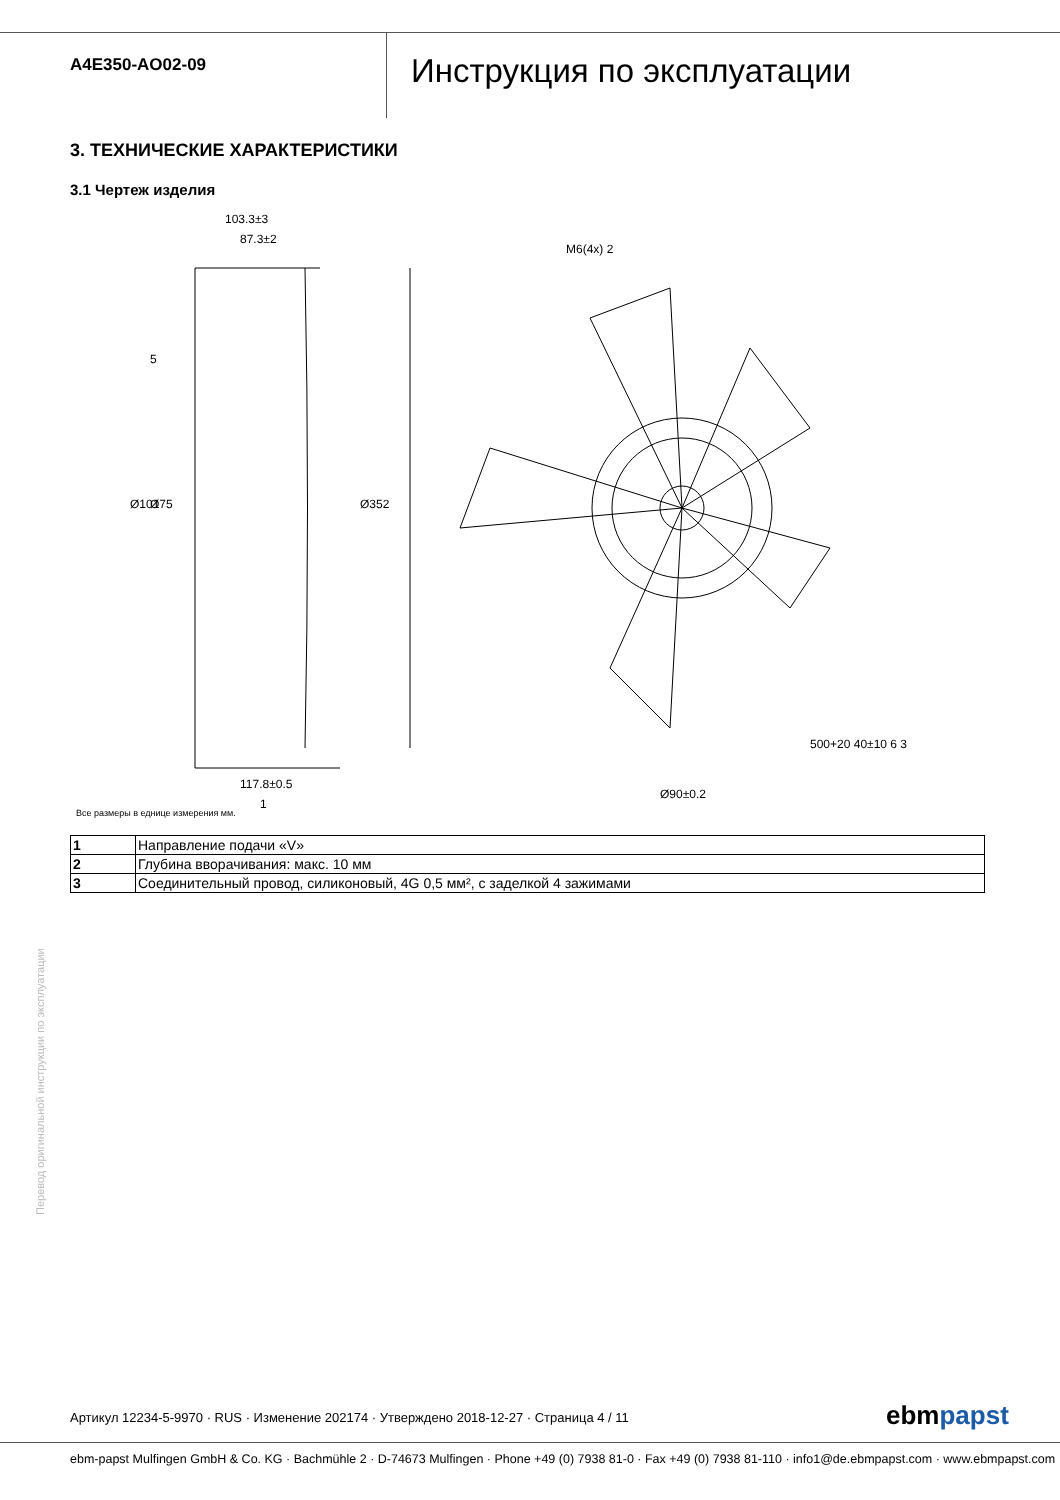A4E350-AO02-09
Инструкция по эксплуатации
3. ТЕХНИЧЕСКИЕ ХАРАКТЕРИСТИКИ
3.1 Чертеж изделия
103.3±3
87.3±2
5
Ø101
Ø75
Ø352
117.8±0.5
1
M6(4x) 2
Ø90±0.2
500+20 40±10 6 3
Все размеры в еднице измерения мм.
| 1 | Направление подачи «V» |
| 2 | Глубина вворачивания: макс. 10 мм |
| 3 | Соединительный провод, силиконовый, 4G 0,5 мм², с заделкой 4 зажимами |
Перевод оригинальной инструкции по эксплуатации
Артикул 12234-5-9970 · RUS · Изменение 202174 · Утверждено 2018-12-27 · Страница 4 / 11
ebmpapst
ebm-papst Mulfingen GmbH & Co. KG · Bachmühle 2 · D-74673 Mulfingen · Phone +49 (0) 7938 81-0 · Fax +49 (0) 7938 81-110 · info1@de.ebmpapst.com · www.ebmpapst.com